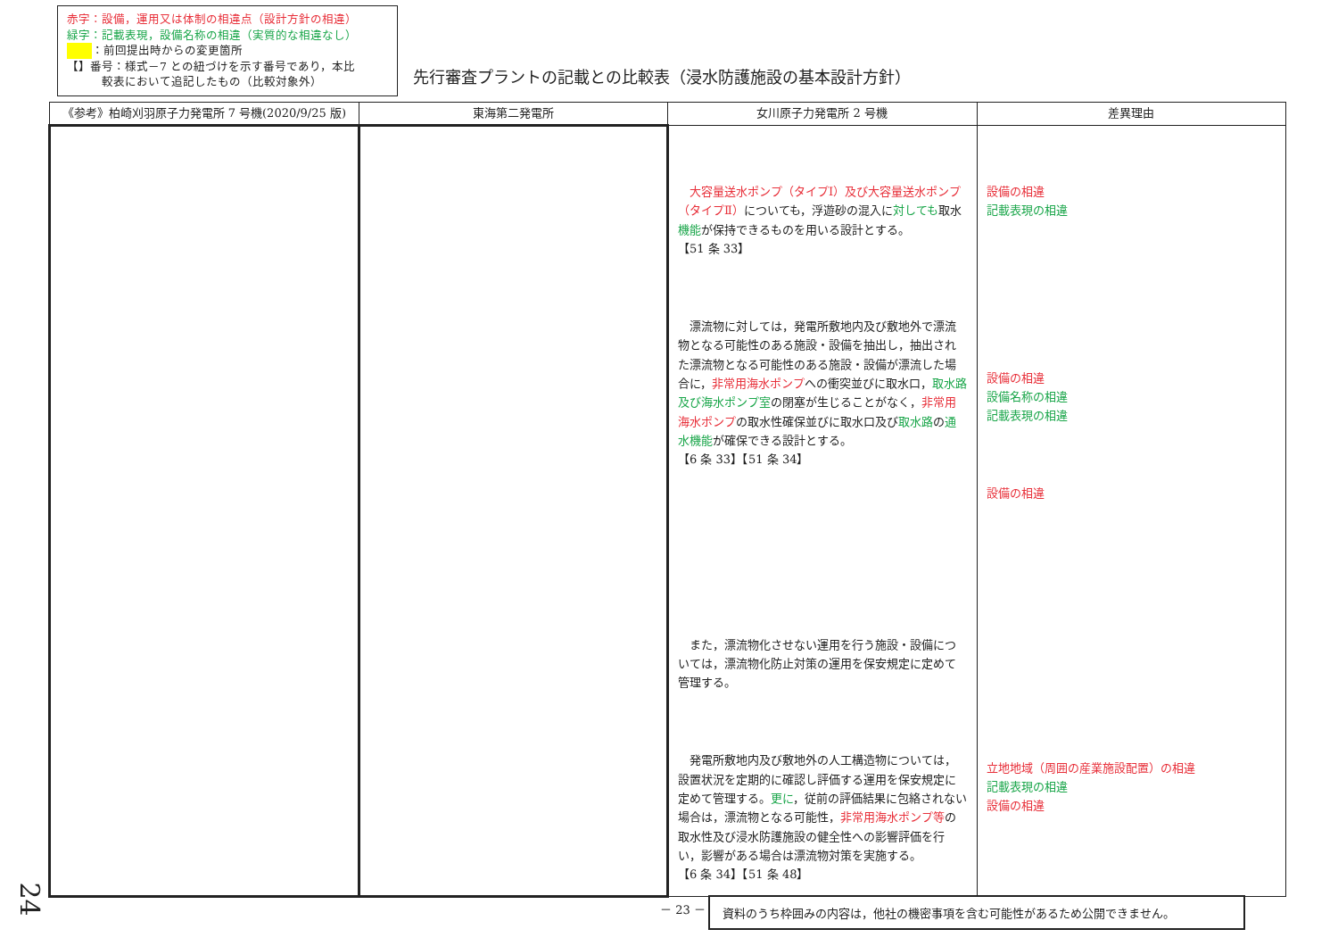赤字：設備，運用又は体制の相違点（設計方針の相違）
緑字：記載表現，設備名称の相違（実質的な相違なし）
：前回提出時からの変更箇所
【】番号：様式－7 との紐づけを示す番号であり，本比
　　　較表において追記したもの（比較対象外）
先行審査プラントの記載との比較表（浸水防護施設の基本設計方針）
| 《参考》柏崎刈羽原子力発電所 7 号機(2020/9/25 版) | 東海第二発電所 | 女川原子力発電所 2 号機 | 差異理由 |
| --- | --- | --- | --- |
| | | 大容量送水ポンプ（タイプⅠ）及び大容量送水ポンプ（タイプⅡ） についても，浮遊砂の混入に 対しても 取水 機能 が保持できるものを用いる設計とする。 【51 条 33】 漂流物に対しては，発電所敷地内及び敷地外で漂流物となる可能性のある施設・設備を抽出し，抽出された漂流物となる可能性のある施設・設備が漂流した場合に， 非常用海水ポンプ への衝突並びに取水口， 取水路及び海水ポンプ室 の閉塞が生じることがなく， 非常用海水ポンプ の取水性確保並びに取水口及び 取水路 の 通水機能 が確保できる設計とする。 【6 条 33】【51 条 34】 また，漂流物化させない運用を行う施設・設備については，漂流物化防止対策の運用を保安規定に定めて管理する。 発電所敷地内及び敷地外の人工構造物については，設置状況を定期的に確認し評価する運用を保安規定に定めて管理する。 更に ，従前の評価結果に包絡されない場合は，漂流物となる可能性， 非常用海水ポンプ等 の取水性及び浸水防護施設の健全性への影響評価を行い，影響がある場合は漂流物対策を実施する。 【6 条 34】【51 条 48】 | 設備の相違 記載表現の相違 設備の相違 設備名称の相違 記載表現の相違 設備の相違 立地地域（周囲の産業施設配置）の相違 記載表現の相違 設備の相違 |
24 － 23 － 資料のうち枠囲みの内容は，他社の機密事項を含む可能性があるため公開できません。